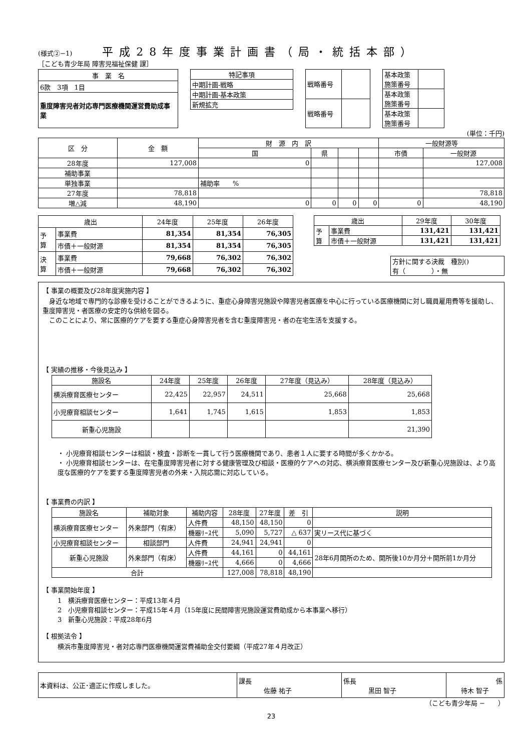(様式②−1)
平成28年度事業計画書（局・統括本部）
［こども青少年局 障害児福祉保健 課］
| 事 業 名 |
| 6款 3項 1目 |
| 重度障害児者対応専門医療機関運営費助成事業 |
| 特記事項 |
| 中期計画-戦略 |
| 中期計画-基本政策 |
| 新規拡充 |
| 戦略番号 | |
| 戦略番号 | |
| 基本政策 施策番号 | |
| 基本政策 施策番号 | |
| 基本政策 施策番号 | |
(単位：千円)
| 区 分 | 金 額 | 財 源 内 訳 | | | | 一般財源等 | |
| --- | --- | --- | --- | --- | --- | --- | --- |
| | | 国 | 県 | | | 市債 | 一般財源 |
| 28年度 | 127,008 | 0 | | | | | 127,008 |
| 補助事業 | | | | | | | |
| 単独事業 | | 補助率 % | | | | | |
| 27年度 | 78,818 | | | | | | 78,818 |
| 増△減 | 48,190 | 0 | 0 | 0 | 0 | 0 | 48,190 |
| 歳出 | | 24年度 | 25年度 | 26年度 |
| --- | --- | --- | --- | --- |
| 予 算 | 事業費 | 81,354 | 81,354 | 76,305 |
| | 市債＋一般財源 | 81,354 | 81,354 | 76,305 |
| 決 算 | 事業費 | 79,668 | 76,302 | 76,302 |
| | 市債＋一般財源 | 79,668 | 76,302 | 76,302 |
| 歳出 | | 29年度 | 30年度 |
| --- | --- | --- | --- |
| 予 算 | 事業費 | 131,421 | 131,421 |
| | 市債＋一般財源 | 131,421 | 131,421 |
方針に関する決裁　種別()
有（　　　　）・無
【 事業の概要及び28年度実施内容 】
　身近な地域で専門的な診療を受けることができるように、重症心身障害児施設や障害児者医療を中心に行っている医療機関に対し職員雇用費等を援助し、重度障害児・者医療の安定的な供給を図る。
　このことにより、常に医療的ケアを要する重症心身障害児者を含む重度障害児・者の在宅生活を支援する。
【 実績の推移・今後見込み 】
| 施設名 | 24年度 | 25年度 | 26年度 | 27年度（見込み） | 28年度（見込み） |
| --- | --- | --- | --- | --- | --- |
| 横浜療育医療センター | 22,425 | 22,957 | 24,511 | 25,668 | 25,668 |
| 小児療育相談センター | 1,641 | 1,745 | 1,615 | 1,853 | 1,853 |
| 新重心児施設 | | | | | 21,390 |
・ 小児療育相談センターは相談・検査・診断を一貫して行う医療機関であり、患者１人に要する時間が多くかかる。
・ 小児療育相談センターは、在宅重度障害児者に対する健康管理及び相談・医療的ケアへの対応、横浜療育医療センター及び新重心児施設は、より高度な医療的ケアを要する重度障害児者の外来・入院応需に対応している。
【 事業費の内訳 】
| 施設名 | 補助対象 | 補助内容 | 28年度 | 27年度 | 差 引 | 説明 |
| --- | --- | --- | --- | --- | --- | --- |
| 横浜療育医療センター | 外来部門（有床） | 人件費 | 48,150 | 48,150 | 0 | |
| | | 機器ﾘｰｽ代 | 5,090 | 5,727 | △ 637 | 実リース代に基づく |
| 小児療育相談センター | 相談部門 | 人件費 | 24,941 | 24,941 | 0 | |
| 新重心児施設 | 外来部門（有床） | 人件費 | 44,161 | 0 | 44,161 | 28年6月開所のため、開所後10か月分＋開所前1か月分 |
| | | 機器ﾘｰｽ代 | 4,666 | 0 | 4,666 | |
| 合計 | | | 127,008 | 78,818 | 48,190 | |
【 事業開始年度 】
1　横浜療育医療センター：平成13年４月
2　小児療育相談センター：平成15年４月（15年度に民間障害児施設運営費助成から本事業へ移行）
3　新重心児施設：平成28年6月
【 根拠法令 】
横浜市重度障害児・者対応専門医療機関運営費補助金交付要綱（平成27年４月改正）
| 本資料は、公正･適正に作成しました。 | 課長 佐藤 祐子 | 係長 黒田 智子 | 係 待木 智子 |
（こども青少年局 −　　）
23